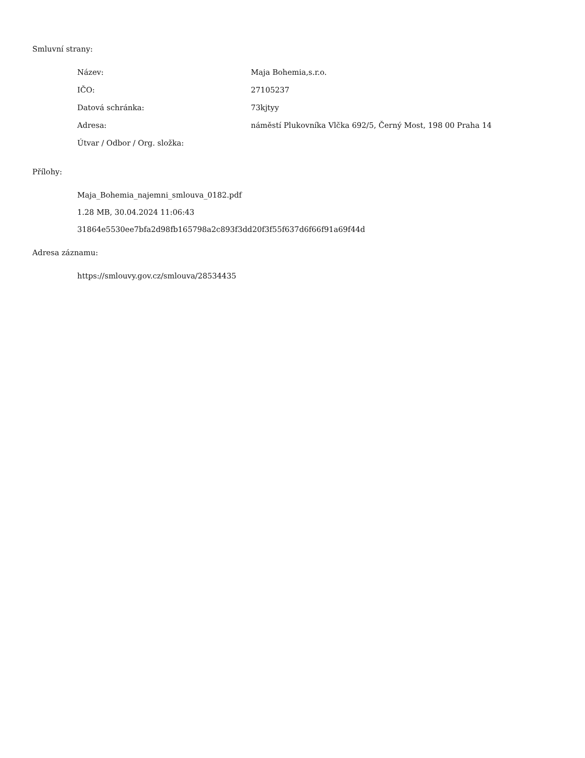Smluvní strany:
| Název: | Maja Bohemia,s.r.o. |
| IČO: | 27105237 |
| Datová schránka: | 73kjtyy |
| Adresa: | náměstí Plukovníka Vlčka 692/5, Černý Most, 198 00 Praha 14 |
| Útvar / Odbor / Org. složka: | |
Přílohy:
Maja_Bohemia_najemni_smlouva_0182.pdf
1.28 MB, 30.04.2024 11:06:43
31864e5530ee7bfa2d98fb165798a2c893f3dd20f3f55f637d6f66f91a69f44d
Adresa záznamu:
https://smlouvy.gov.cz/smlouva/28534435